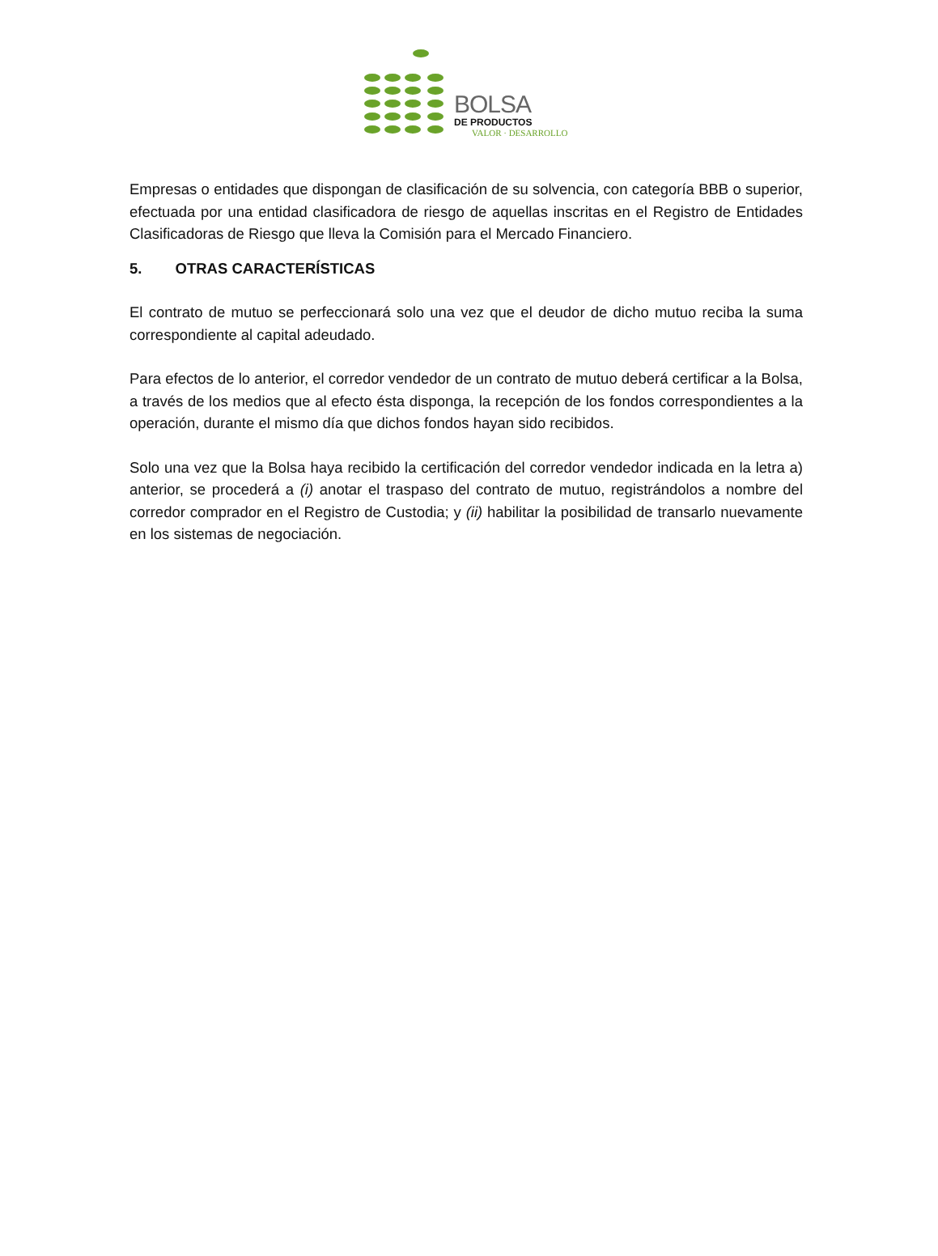BOLSA
DE PRODUCTOS
VALOR · DESARROLLO
Empresas o entidades que dispongan de clasificación de su solvencia, con categoría BBB o superior, efectuada por una entidad clasificadora de riesgo de aquellas inscritas en el Registro de Entidades Clasificadoras de Riesgo que lleva la Comisión para el Mercado Financiero.
5. OTRAS CARACTERÍSTICAS
El contrato de mutuo se perfeccionará solo una vez que el deudor de dicho mutuo reciba la suma correspondiente al capital adeudado.
Para efectos de lo anterior, el corredor vendedor de un contrato de mutuo deberá certificar a la Bolsa, a través de los medios que al efecto ésta disponga, la recepción de los fondos correspondientes a la operación, durante el mismo día que dichos fondos hayan sido recibidos.
Solo una vez que la Bolsa haya recibido la certificación del corredor vendedor indicada en la letra a) anterior, se procederá a (i) anotar el traspaso del contrato de mutuo, registrándolos a nombre del corredor comprador en el Registro de Custodia; y (ii) habilitar la posibilidad de transarlo nuevamente en los sistemas de negociación.